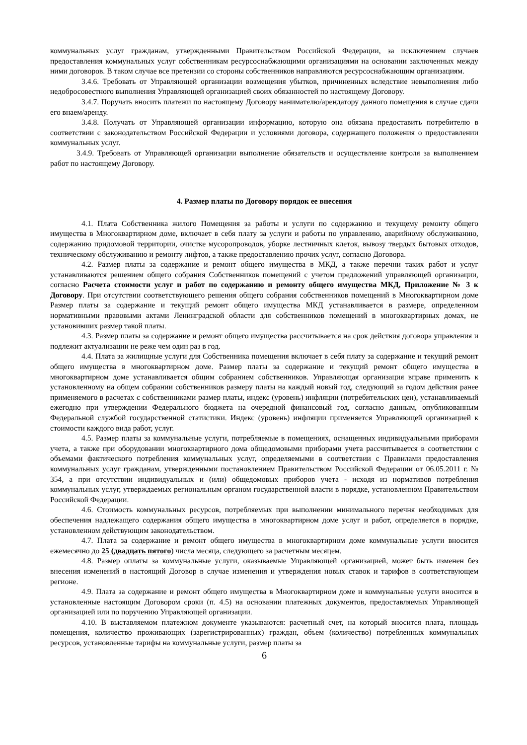коммунальных услуг гражданам, утвержденными Правительством Российской Федерации, за исключением случаев предоставления коммунальных услуг собственникам ресурсоснабжающими организациями на основании заключенных между ними договоров. В таком случае все претензии со стороны собственников направляются ресурсоснабжающим организациям.
3.4.6. Требовать от Управляющей организации возмещения убытков, причиненных вследствие невыполнения либо недобросовестного выполнения Управляющей организацией своих обязанностей по настоящему Договору.
3.4.7. Поручать вносить платежи по настоящему Договору нанимателю/арендатору данного помещения в случае сдачи его внаем/аренду.
3.4.8. Получать от Управляющей организации информацию, которую она обязана предоставить потребителю в соответствии с законодательством Российской Федерации и условиями договора, содержащего положения о предоставлении коммунальных услуг.
3.4.9. Требовать от Управляющей организации выполнение обязательств и осуществление контроля за выполнением работ по настоящему Договору.
4. Размер платы по Договору порядок ее внесения
4.1. Плата Собственника жилого Помещения за работы и услуги по содержанию и текущему ремонту общего имущества в Многоквартирном доме, включает в себя плату за услуги и работы по управлению, аварийному обслуживанию, содержанию придомовой территории, очистке мусоропроводов, уборке лестничных клеток, вывозу твердых бытовых отходов, техническому обслуживанию и ремонту лифтов, а также предоставлению прочих услуг, согласно Договора.
4.2. Размер платы за содержание и ремонт общего имущества в МКД, а также перечни таких работ и услуг устанавливаются решением общего собрания Собственников помещений с учетом предложений управляющей организации, согласно Расчета стоимости услуг и работ по содержанию и ремонту общего имущества МКД, Приложение № 3 к Договору. При отсутствии соответствующего решения общего собрания собственников помещений в Многоквартирном доме Размер платы за содержание и текущий ремонт общего имущества МКД устанавливается в размере, определенном нормативными правовыми актами Ленинградской области для собственников помещений в многоквартирных домах, не установивших размер такой платы.
4.3. Размер платы за содержание и ремонт общего имущества рассчитывается на срок действия договора управления и подлежит актуализации не реже чем один раз в год.
4.4. Плата за жилищные услуги для Собственника помещения включает в себя плату за содержание и текущий ремонт общего имущества в многоквартирном доме. Размер платы за содержание и текущий ремонт общего имущества в многоквартирном доме устанавливается общим собранием собственников. Управляющая организация вправе применить к установленному на общем собрании собственников размеру платы на каждый новый год, следующий за годом действия ранее применяемого в расчетах с собственниками размер платы, индекс (уровень) инфляции (потребительских цен), устанавливаемый ежегодно при утверждении Федерального бюджета на очередной финансовый год, согласно данным, опубликованным Федеральной службой государственной статистики. Индекс (уровень) инфляции применяется Управляющей организацией к стоимости каждого вида работ, услуг.
4.5. Размер платы за коммунальные услуги, потребляемые в помещениях, оснащенных индивидуальными приборами учета, а также при оборудовании многоквартирного дома общедомовыми приборами учета рассчитывается в соответствии с объемами фактического потребления коммунальных услуг, определяемыми в соответствии с Правилами предоставления коммунальных услуг гражданам, утвержденными постановлением Правительством Российской Федерации от 06.05.2011 г. № 354, а при отсутствии индивидуальных и (или) общедомовых приборов учета - исходя из нормативов потребления коммунальных услуг, утверждаемых региональным органом государственной власти в порядке, установленном Правительством Российской Федерации.
4.6. Стоимость коммунальных ресурсов, потребляемых при выполнении минимального перечня необходимых для обеспечения надлежащего содержания общего имущества в многоквартирном доме услуг и работ, определяется в порядке, установленном действующим законодательством.
4.7. Плата за содержание и ремонт общего имущества в многоквартирном доме коммунальные услуги вносится ежемесячно до 25 (двадцать пятого) числа месяца, следующего за расчетным месяцем.
4.8. Размер оплаты за коммунальные услуги, оказываемые Управляющей организацией, может быть изменен без внесения изменений в настоящий Договор в случае изменения и утверждения новых ставок и тарифов в соответствующем регионе.
4.9. Плата за содержание и ремонт общего имущества в Многоквартирном доме и коммунальные услуги вносится в установленные настоящим Договором сроки (п. 4.5) на основании платежных документов, предоставляемых Управляющей организацией или по поручению Управляющей организации.
4.10. В выставляемом платежном документе указываются: расчетный счет, на который вносится плата, площадь помещения, количество проживающих (зарегистрированных) граждан, объем (количество) потребленных коммунальных ресурсов, установленные тарифы на коммунальные услуги, размер платы за
6